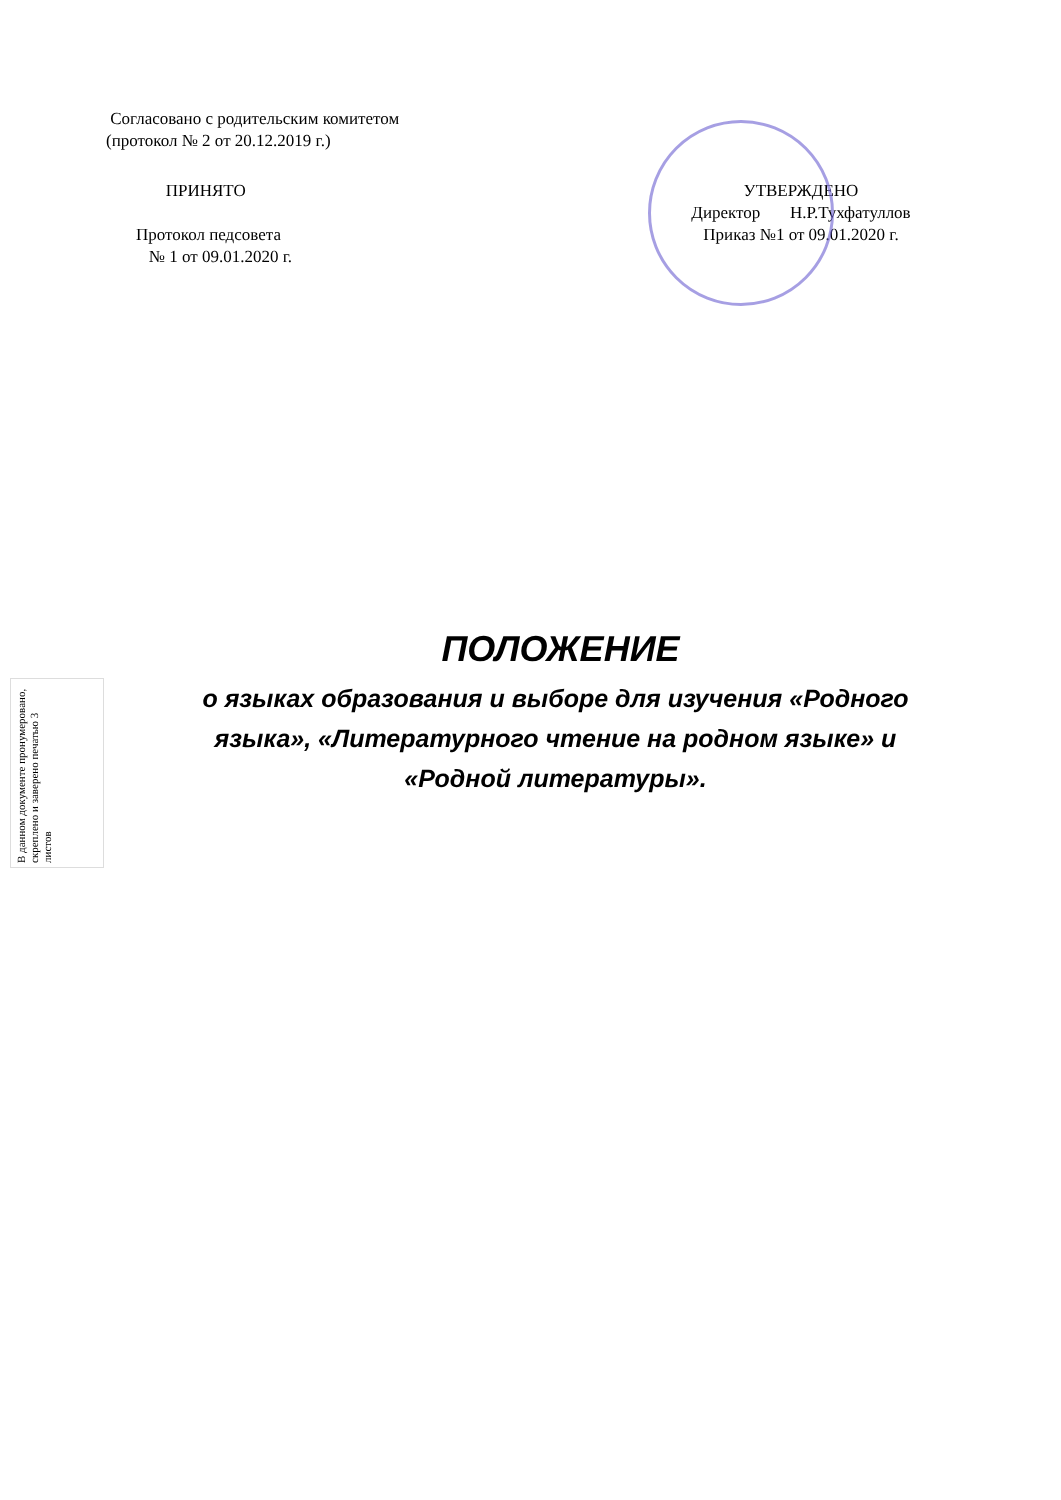Согласовано с родительским комитетом
(протокол № 2 от 20.12.2019 г.)
ПРИНЯТО
Протокол педсовета
№ 1 от 09.01.2020 г.
УТВЕРЖДЕНО
Директор Н.Р.Тухфатуллов
Приказ №1 от 09.01.2020 г.
ПОЛОЖЕНИЕ
о языках образования и выборе для изучения «Родного
языка», «Литературного чтение на родном языке» и
«Родной литературы».
В данном документе пронумеровано, скреплено и заверено печатью 3 листов